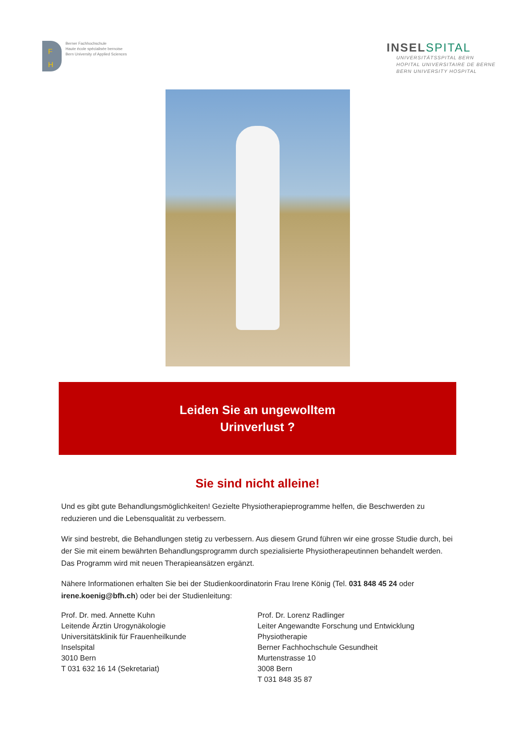F
H
Berner Fachhochschule
Haute école spécialisée bernoise
Bern University of Applied Sciences
INSELSPITAL
UNIVERSITÄTSSPITAL BERN
HOPITAL UNIVERSITAIRE DE BERNE
BERN UNIVERSITY HOSPITAL
Leiden Sie an ungewolltem
Urinverlust ?
Sie sind nicht alleine!
Und es gibt gute Behandlungsmöglichkeiten! Gezielte Physiotherapieprogramme helfen, die Beschwerden zu reduzieren und die Lebensqualität zu verbessern.
Wir sind bestrebt, die Behandlungen stetig zu verbessern. Aus diesem Grund führen wir eine grosse Studie durch, bei der Sie mit einem bewährten Behandlungsprogramm durch spezialisierte Physiotherapeutinnen behandelt werden. Das Programm wird mit neuen Therapieansätzen ergänzt.
Nähere Informationen erhalten Sie bei der Studienkoordinatorin Frau Irene König (Tel. 031 848 45 24 oder irene.koenig@bfh.ch) oder bei der Studienleitung:
Prof. Dr. med. Annette Kuhn
Leitende Ärztin Urogynäkologie
Universitätsklinik für Frauenheilkunde
Inselspital
3010 Bern
T 031 632 16 14 (Sekretariat)
Prof. Dr. Lorenz Radlinger
Leiter Angewandte Forschung und Entwicklung Physiotherapie
Berner Fachhochschule Gesundheit
Murtenstrasse 10
3008 Bern
T 031 848 35 87